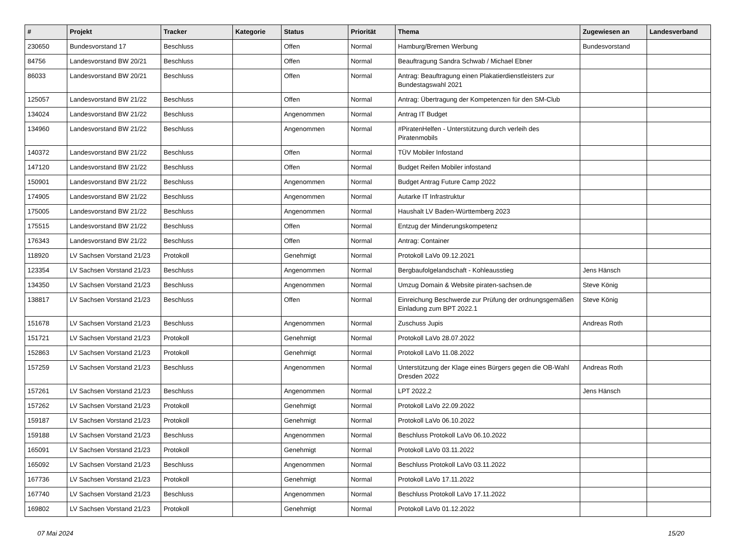| # | Projekt | Tracker | Kategorie | Status | Priorität | Thema | Zugewiesen an | Landesverband |
| --- | --- | --- | --- | --- | --- | --- | --- | --- |
| 230650 | Bundesvorstand 17 | Beschluss | | Offen | Normal | Hamburg/Bremen Werbung | Bundesvorstand | |
| 84756 | Landesvorstand BW 20/21 | Beschluss | | Offen | Normal | Beauftragung Sandra Schwab / Michael Ebner | | |
| 86033 | Landesvorstand BW 20/21 | Beschluss | | Offen | Normal | Antrag: Beauftragung einen Plakatierdienstleisters zur Bundestagswahl 2021 | | |
| 125057 | Landesvorstand BW 21/22 | Beschluss | | Offen | Normal | Antrag: Übertragung der Kompetenzen für den SM-Club | | |
| 134024 | Landesvorstand BW 21/22 | Beschluss | | Angenommen | Normal | Antrag IT Budget | | |
| 134960 | Landesvorstand BW 21/22 | Beschluss | | Angenommen | Normal | #PiratenHelfen - Unterstützung durch verleih des Piratenmobils | | |
| 140372 | Landesvorstand BW 21/22 | Beschluss | | Offen | Normal | TÜV Mobiler Infostand | | |
| 147120 | Landesvorstand BW 21/22 | Beschluss | | Offen | Normal | Budget Reifen Mobiler infostand | | |
| 150901 | Landesvorstand BW 21/22 | Beschluss | | Angenommen | Normal | Budget Antrag Future Camp 2022 | | |
| 174905 | Landesvorstand BW 21/22 | Beschluss | | Angenommen | Normal | Autarke IT Infrastruktur | | |
| 175005 | Landesvorstand BW 21/22 | Beschluss | | Angenommen | Normal | Haushalt LV Baden-Württemberg 2023 | | |
| 175515 | Landesvorstand BW 21/22 | Beschluss | | Offen | Normal | Entzug der Minderungskompetenz | | |
| 176343 | Landesvorstand BW 21/22 | Beschluss | | Offen | Normal | Antrag: Container | | |
| 118920 | LV Sachsen Vorstand 21/23 | Protokoll | | Genehmigt | Normal | Protokoll LaVo 09.12.2021 | | |
| 123354 | LV Sachsen Vorstand 21/23 | Beschluss | | Angenommen | Normal | Bergbaufolgelandschaft - Kohleausstieg | Jens Hänsch | |
| 134350 | LV Sachsen Vorstand 21/23 | Beschluss | | Angenommen | Normal | Umzug Domain & Website piraten-sachsen.de | Steve König | |
| 138817 | LV Sachsen Vorstand 21/23 | Beschluss | | Offen | Normal | Einreichung Beschwerde zur Prüfung der ordnungsgemäßen Einladung zum BPT 2022.1 | Steve König | |
| 151678 | LV Sachsen Vorstand 21/23 | Beschluss | | Angenommen | Normal | Zuschuss Jupis | Andreas Roth | |
| 151721 | LV Sachsen Vorstand 21/23 | Protokoll | | Genehmigt | Normal | Protokoll LaVo 28.07.2022 | | |
| 152863 | LV Sachsen Vorstand 21/23 | Protokoll | | Genehmigt | Normal | Protokoll LaVo 11.08.2022 | | |
| 157259 | LV Sachsen Vorstand 21/23 | Beschluss | | Angenommen | Normal | Unterstützung der Klage eines Bürgers gegen die OB-Wahl Dresden 2022 | Andreas Roth | |
| 157261 | LV Sachsen Vorstand 21/23 | Beschluss | | Angenommen | Normal | LPT 2022.2 | Jens Hänsch | |
| 157262 | LV Sachsen Vorstand 21/23 | Protokoll | | Genehmigt | Normal | Protokoll LaVo 22.09.2022 | | |
| 159187 | LV Sachsen Vorstand 21/23 | Protokoll | | Genehmigt | Normal | Protokoll LaVo 06.10.2022 | | |
| 159188 | LV Sachsen Vorstand 21/23 | Beschluss | | Angenommen | Normal | Beschluss Protokoll LaVo 06.10.2022 | | |
| 165091 | LV Sachsen Vorstand 21/23 | Protokoll | | Genehmigt | Normal | Protokoll LaVo 03.11.2022 | | |
| 165092 | LV Sachsen Vorstand 21/23 | Beschluss | | Angenommen | Normal | Beschluss Protokoll LaVo 03.11.2022 | | |
| 167736 | LV Sachsen Vorstand 21/23 | Protokoll | | Genehmigt | Normal | Protokoll LaVo 17.11.2022 | | |
| 167740 | LV Sachsen Vorstand 21/23 | Beschluss | | Angenommen | Normal | Beschluss Protokoll LaVo 17.11.2022 | | |
| 169802 | LV Sachsen Vorstand 21/23 | Protokoll | | Genehmigt | Normal | Protokoll LaVo 01.12.2022 | | |
07 Mai 2024 15/20